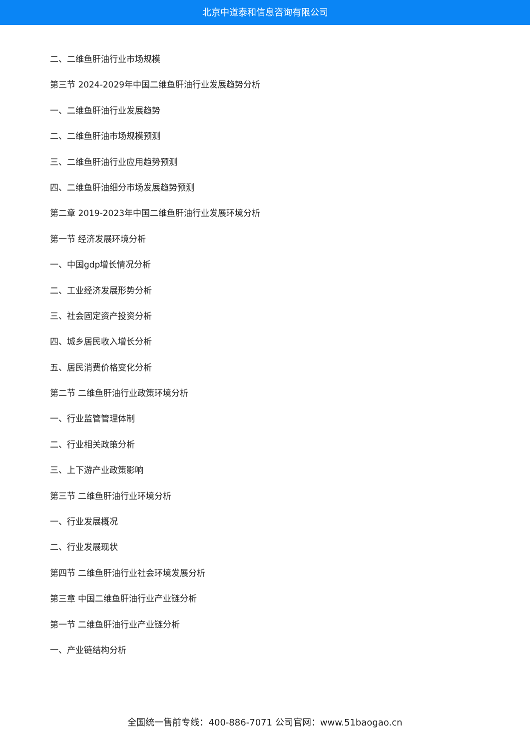北京中道泰和信息咨询有限公司
二、二维鱼肝油行业市场规模
第三节 2024-2029年中国二维鱼肝油行业发展趋势分析
一、二维鱼肝油行业发展趋势
二、二维鱼肝油市场规模预测
三、二维鱼肝油行业应用趋势预测
四、二维鱼肝油细分市场发展趋势预测
第二章 2019-2023年中国二维鱼肝油行业发展环境分析
第一节 经济发展环境分析
一、中国gdp增长情况分析
二、工业经济发展形势分析
三、社会固定资产投资分析
四、城乡居民收入增长分析
五、居民消费价格变化分析
第二节 二维鱼肝油行业政策环境分析
一、行业监管管理体制
二、行业相关政策分析
三、上下游产业政策影响
第三节 二维鱼肝油行业环境分析
一、行业发展概况
二、行业发展现状
第四节 二维鱼肝油行业社会环境发展分析
第三章 中国二维鱼肝油行业产业链分析
第一节 二维鱼肝油行业产业链分析
一、产业链结构分析
全国统一售前专线：400-886-7071 公司官网：www.51baogao.cn